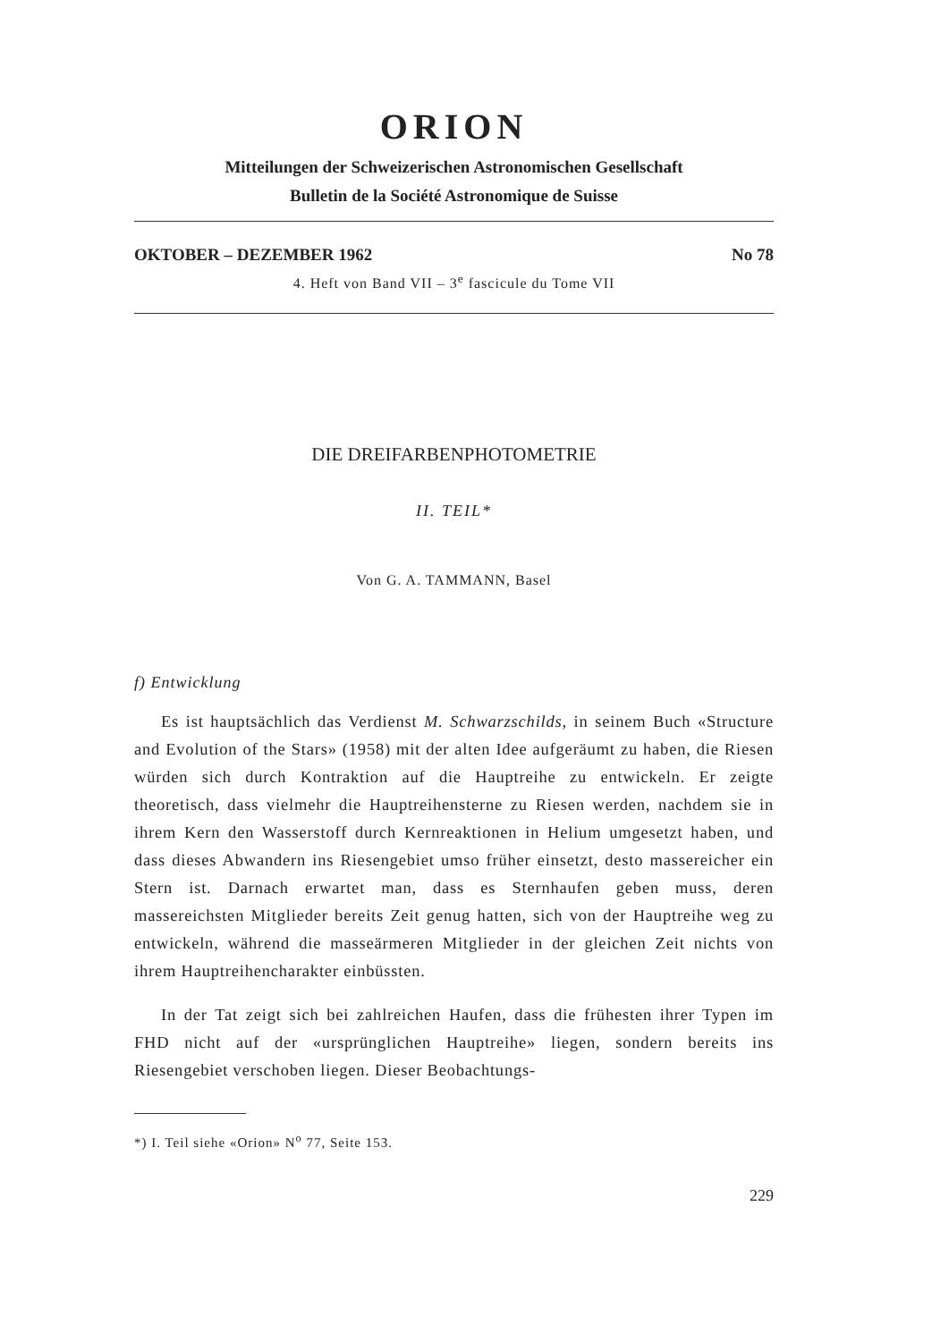ORION
Mitteilungen der Schweizerischen Astronomischen Gesellschaft
Bulletin de la Société Astronomique de Suisse
OKTOBER – DEZEMBER 1962 No 78
4. Heft von Band VII – 3<sup>e</sup> fascicule du Tome VII
DIE DREIFARBENPHOTOMETRIE
II. TEIL*
Von G. A. TAMMANN, Basel
f) Entwicklung
Es ist hauptsächlich das Verdienst M. Schwarzschilds, in seinem Buch «Structure and Evolution of the Stars» (1958) mit der alten Idee aufgeräumt zu haben, die Riesen würden sich durch Kontraktion auf die Hauptreihe zu entwickeln. Er zeigte theoretisch, dass vielmehr die Hauptreihensterne zu Riesen werden, nachdem sie in ihrem Kern den Wasserstoff durch Kernreaktionen in Helium umgesetzt haben, und dass dieses Abwandern ins Riesengebiet umso früher einsetzt, desto massereicher ein Stern ist. Darnach erwartet man, dass es Sternhaufen geben muss, deren massereichsten Mitglieder bereits Zeit genug hatten, sich von der Hauptreihe weg zu entwickeln, während die masseärmeren Mitglieder in der gleichen Zeit nichts von ihrem Hauptreihencharakter einbüssten.
In der Tat zeigt sich bei zahlreichen Haufen, dass die frühesten ihrer Typen im FHD nicht auf der «ursprünglichen Hauptreihe» liegen, sondern bereits ins Riesengebiet verschoben liegen. Dieser Beobachtungs-
*) I. Teil siehe «Orion» N<sup>o</sup> 77, Seite 153.
229